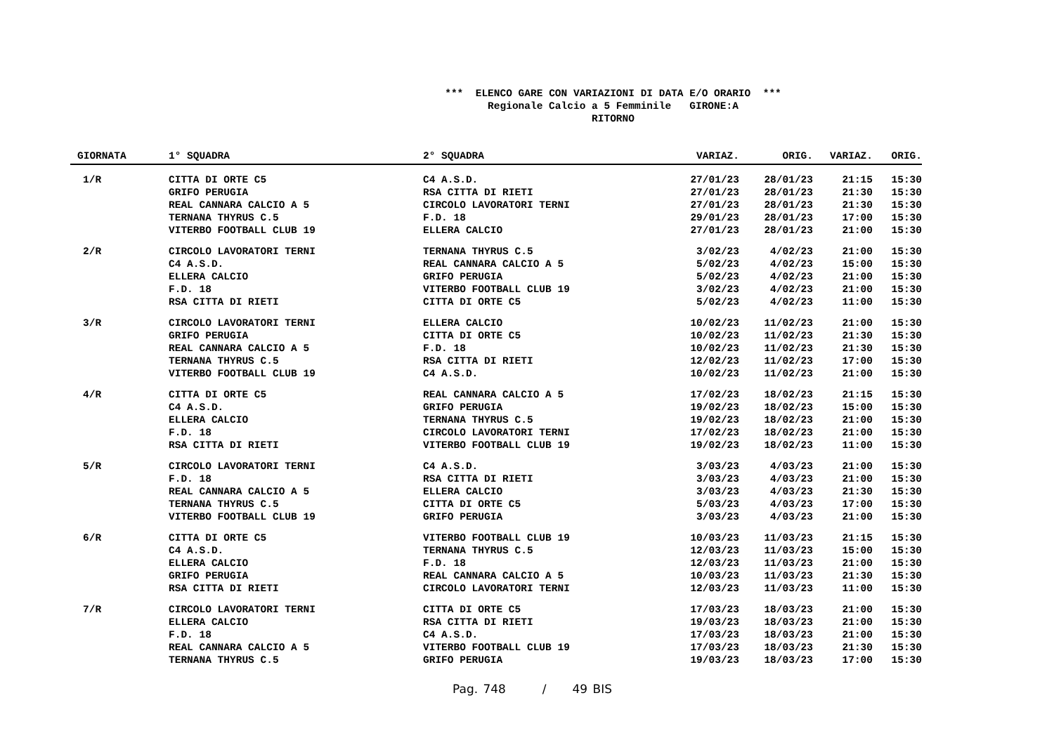*** ELENCO GARE CON VARIAZIONI DI DATA E/O ORARIO ***
Regionale Calcio a 5 Femminile GIRONE:A
RITORNO
| GIORNATA | 1° SQUADRA | 2° SQUADRA | VARIAZ. | ORIG. | VARIAZ. | ORIG. |
| --- | --- | --- | --- | --- | --- | --- |
| 1/R | CITTA DI ORTE C5 | C4 A.S.D. | 27/01/23 | 28/01/23 | 21:15 | 15:30 |
| | GRIFO PERUGIA | RSA CITTA DI RIETI | 27/01/23 | 28/01/23 | 21:30 | 15:30 |
| | REAL CANNARA CALCIO A 5 | CIRCOLO LAVORATORI TERNI | 27/01/23 | 28/01/23 | 21:30 | 15:30 |
| | TERNANA THYRUS C.5 | F.D. 18 | 29/01/23 | 28/01/23 | 17:00 | 15:30 |
| | VITERBO FOOTBALL CLUB 19 | ELLERA CALCIO | 27/01/23 | 28/01/23 | 21:00 | 15:30 |
| 2/R | CIRCOLO LAVORATORI TERNI | TERNANA THYRUS C.5 | 3/02/23 | 4/02/23 | 21:00 | 15:30 |
| | C4 A.S.D. | REAL CANNARA CALCIO A 5 | 5/02/23 | 4/02/23 | 15:00 | 15:30 |
| | ELLERA CALCIO | GRIFO PERUGIA | 5/02/23 | 4/02/23 | 21:00 | 15:30 |
| | F.D. 18 | VITERBO FOOTBALL CLUB 19 | 3/02/23 | 4/02/23 | 21:00 | 15:30 |
| | RSA CITTA DI RIETI | CITTA DI ORTE C5 | 5/02/23 | 4/02/23 | 11:00 | 15:30 |
| 3/R | CIRCOLO LAVORATORI TERNI | ELLERA CALCIO | 10/02/23 | 11/02/23 | 21:00 | 15:30 |
| | GRIFO PERUGIA | CITTA DI ORTE C5 | 10/02/23 | 11/02/23 | 21:30 | 15:30 |
| | REAL CANNARA CALCIO A 5 | F.D. 18 | 10/02/23 | 11/02/23 | 21:30 | 15:30 |
| | TERNANA THYRUS C.5 | RSA CITTA DI RIETI | 12/02/23 | 11/02/23 | 17:00 | 15:30 |
| | VITERBO FOOTBALL CLUB 19 | C4 A.S.D. | 10/02/23 | 11/02/23 | 21:00 | 15:30 |
| 4/R | CITTA DI ORTE C5 | REAL CANNARA CALCIO A 5 | 17/02/23 | 18/02/23 | 21:15 | 15:30 |
| | C4 A.S.D. | GRIFO PERUGIA | 19/02/23 | 18/02/23 | 15:00 | 15:30 |
| | ELLERA CALCIO | TERNANA THYRUS C.5 | 19/02/23 | 18/02/23 | 21:00 | 15:30 |
| | F.D. 18 | CIRCOLO LAVORATORI TERNI | 17/02/23 | 18/02/23 | 21:00 | 15:30 |
| | RSA CITTA DI RIETI | VITERBO FOOTBALL CLUB 19 | 19/02/23 | 18/02/23 | 11:00 | 15:30 |
| 5/R | CIRCOLO LAVORATORI TERNI | C4 A.S.D. | 3/03/23 | 4/03/23 | 21:00 | 15:30 |
| | F.D. 18 | RSA CITTA DI RIETI | 3/03/23 | 4/03/23 | 21:00 | 15:30 |
| | REAL CANNARA CALCIO A 5 | ELLERA CALCIO | 3/03/23 | 4/03/23 | 21:30 | 15:30 |
| | TERNANA THYRUS C.5 | CITTA DI ORTE C5 | 5/03/23 | 4/03/23 | 17:00 | 15:30 |
| | VITERBO FOOTBALL CLUB 19 | GRIFO PERUGIA | 3/03/23 | 4/03/23 | 21:00 | 15:30 |
| 6/R | CITTA DI ORTE C5 | VITERBO FOOTBALL CLUB 19 | 10/03/23 | 11/03/23 | 21:15 | 15:30 |
| | C4 A.S.D. | TERNANA THYRUS C.5 | 12/03/23 | 11/03/23 | 15:00 | 15:30 |
| | ELLERA CALCIO | F.D. 18 | 12/03/23 | 11/03/23 | 21:00 | 15:30 |
| | GRIFO PERUGIA | REAL CANNARA CALCIO A 5 | 10/03/23 | 11/03/23 | 21:30 | 15:30 |
| | RSA CITTA DI RIETI | CIRCOLO LAVORATORI TERNI | 12/03/23 | 11/03/23 | 11:00 | 15:30 |
| 7/R | CIRCOLO LAVORATORI TERNI | CITTA DI ORTE C5 | 17/03/23 | 18/03/23 | 21:00 | 15:30 |
| | ELLERA CALCIO | RSA CITTA DI RIETI | 19/03/23 | 18/03/23 | 21:00 | 15:30 |
| | F.D. 18 | C4 A.S.D. | 17/03/23 | 18/03/23 | 21:00 | 15:30 |
| | REAL CANNARA CALCIO A 5 | VITERBO FOOTBALL CLUB 19 | 17/03/23 | 18/03/23 | 21:30 | 15:30 |
| | TERNANA THYRUS C.5 | GRIFO PERUGIA | 19/03/23 | 18/03/23 | 17:00 | 15:30 |
Pag. 748 / 49 BIS